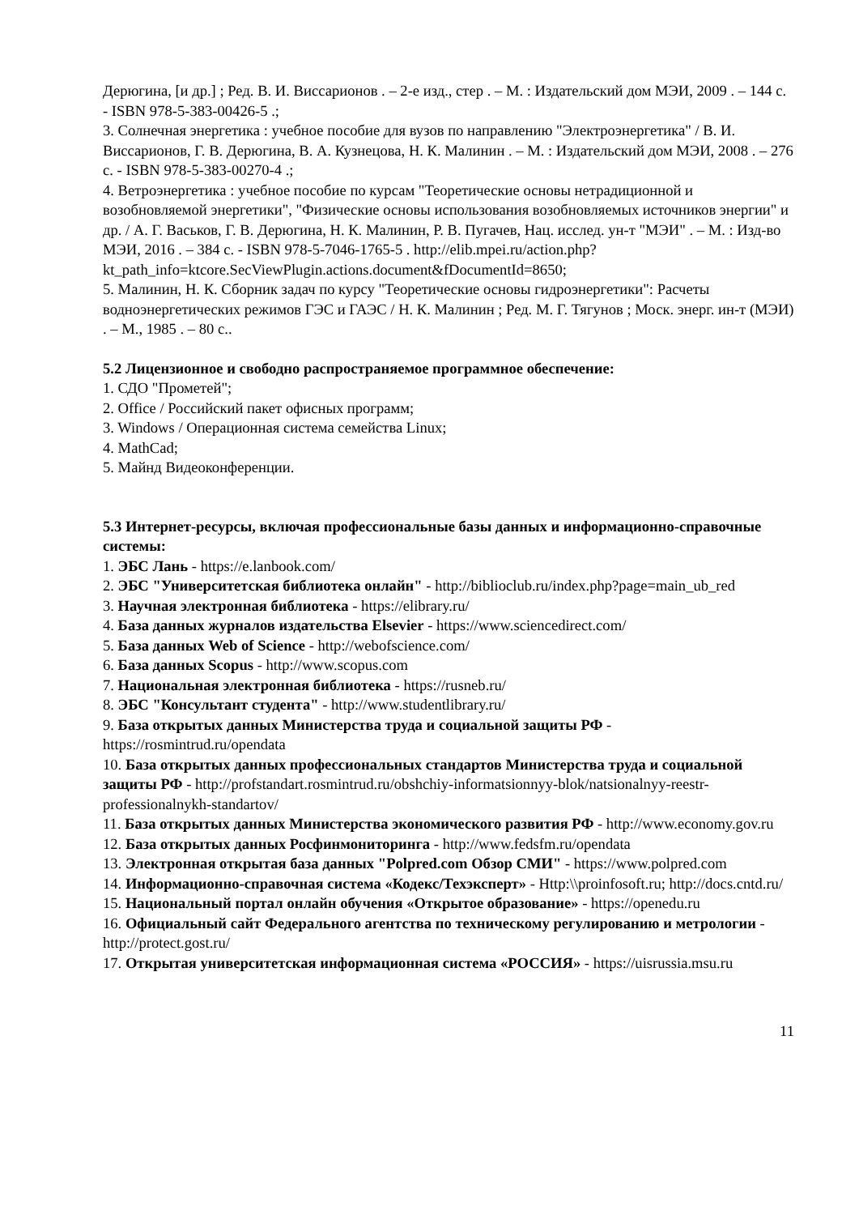Дерюгина, [и др.] ; Ред. В. И. Виссарионов . – 2-е изд., стер . – М. : Издательский дом МЭИ, 2009 . – 144 с. - ISBN 978-5-383-00426-5 .;
3. Солнечная энергетика : учебное пособие для вузов по направлению "Электроэнергетика" / В. И. Виссарионов, Г. В. Дерюгина, В. А. Кузнецова, Н. К. Малинин . – М. : Издательский дом МЭИ, 2008 . – 276 с. - ISBN 978-5-383-00270-4 .;
4. Ветроэнергетика : учебное пособие по курсам "Теоретические основы нетрадиционной и возобновляемой энергетики", "Физические основы использования возобновляемых источников энергии" и др. / А. Г. Васьков, Г. В. Дерюгина, Н. К. Малинин, Р. В. Пугачев, Нац. исслед. ун-т "МЭИ" . – М. : Изд-во МЭИ, 2016 . – 384 с. - ISBN 978-5-7046-1765-5 . http://elib.mpei.ru/action.php?kt_path_info=ktcore.SecViewPlugin.actions.document&fDocumentId=8650;
5. Малинин, Н. К. Сборник задач по курсу "Теоретические основы гидроэнергетики": Расчеты водноэнергетических режимов ГЭС и ГАЭС / Н. К. Малинин ; Ред. М. Г. Тягунов ; Моск. энерг. ин-т (МЭИ) . – М., 1985 . – 80 с..
5.2 Лицензионное и свободно распространяемое программное обеспечение:
1. СДО "Прометей";
2. Office / Российский пакет офисных программ;
3. Windows / Операционная система семейства Linux;
4. MathCad;
5. Майнд Видеоконференции.
5.3 Интернет-ресурсы, включая профессиональные базы данных и информационно-справочные системы:
1. ЭБС Лань - https://e.lanbook.com/
2. ЭБС "Университетская библиотека онлайн" - http://biblioclub.ru/index.php?page=main_ub_red
3. Научная электронная библиотека - https://elibrary.ru/
4. База данных журналов издательства Elsevier - https://www.sciencedirect.com/
5. База данных Web of Science - http://webofscience.com/
6. База данных Scopus - http://www.scopus.com
7. Национальная электронная библиотека - https://rusneb.ru/
8. ЭБС "Консультант студента" - http://www.studentlibrary.ru/
9. База открытых данных Министерства труда и социальной защиты РФ - https://rosmintrud.ru/opendata
10. База открытых данных профессиональных стандартов Министерства труда и социальной защиты РФ - http://profstandart.rosmintrud.ru/obshchiy-informatsionnyy-blok/natsionalnyy-reestr-professionalnykh-standartov/
11. База открытых данных Министерства экономического развития РФ - http://www.economy.gov.ru
12. База открытых данных Росфинмониторинга - http://www.fedsfm.ru/opendata
13. Электронная открытая база данных "Polpred.com Обзор СМИ" - https://www.polpred.com
14. Информационно-справочная система «Кодекс/Техэксперт» - Http:\\proinfosoft.ru; http://docs.cntd.ru/
15. Национальный портал онлайн обучения «Открытое образование» - https://openedu.ru
16. Официальный сайт Федерального агентства по техническому регулированию и метрологии - http://protect.gost.ru/
17. Открытая университетская информационная система «РОССИЯ» - https://uisrussia.msu.ru
11